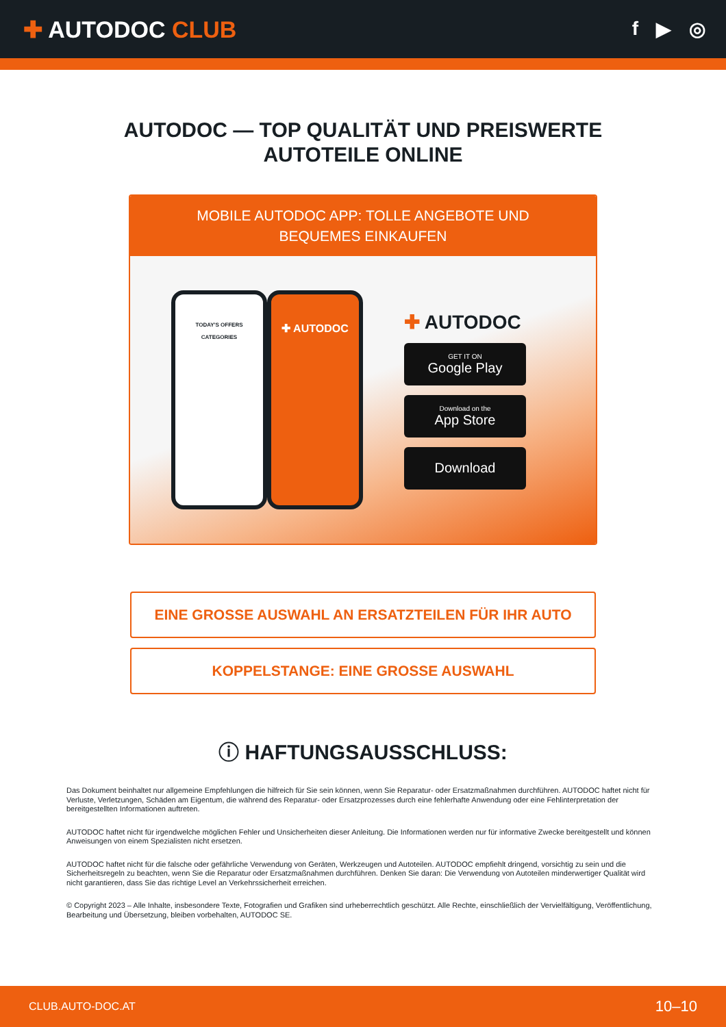✚ AUTODOC CLUB
f ▶ ◎
AUTODOC — TOP QUALITÄT UND PREISWERTE
AUTOTEILE ONLINE
MOBILE AUTODOC APP: TOLLE ANGEBOTE UND BEQUEMES EINKAUFEN
TODAY'S OFFERS
CATEGORIES
✚ AUTODOC
✚ AUTODOC
GET IT ON
Google Play
Download on the
App Store
Download
EINE GROSSE AUSWAHL AN ERSATZTEILEN FÜR IHR AUTO
KOPPELSTANGE: EINE GROSSE AUSWAHL
ⓘ HAFTUNGSAUSSCHLUSS:
Das Dokument beinhaltet nur allgemeine Empfehlungen die hilfreich für Sie sein können, wenn Sie Reparatur- oder Ersatzmaßnahmen durchführen. AUTODOC haftet nicht für Verluste, Verletzungen, Schäden am Eigentum, die während des Reparatur- oder Ersatzprozesses durch eine fehlerhafte Anwendung oder eine Fehlinterpretation der bereitgestellten Informationen auftreten.
AUTODOC haftet nicht für irgendwelche möglichen Fehler und Unsicherheiten dieser Anleitung. Die Informationen werden nur für informative Zwecke bereitgestellt und können Anweisungen von einem Spezialisten nicht ersetzen.
AUTODOC haftet nicht für die falsche oder gefährliche Verwendung von Geräten, Werkzeugen und Autoteilen. AUTODOC empfiehlt dringend, vorsichtig zu sein und die Sicherheitsregeln zu beachten, wenn Sie die Reparatur oder Ersatzmaßnahmen durchführen. Denken Sie daran: Die Verwendung von Autoteilen minderwertiger Qualität wird nicht garantieren, dass Sie das richtige Level an Verkehrssicherheit erreichen.
© Copyright 2023 – Alle Inhalte, insbesondere Texte, Fotografien und Grafiken sind urheberrechtlich geschützt. Alle Rechte, einschließlich der Vervielfältigung, Veröffentlichung, Bearbeitung und Übersetzung, bleiben vorbehalten, AUTODOC SE.
CLUB.AUTO-DOC.AT 10–10